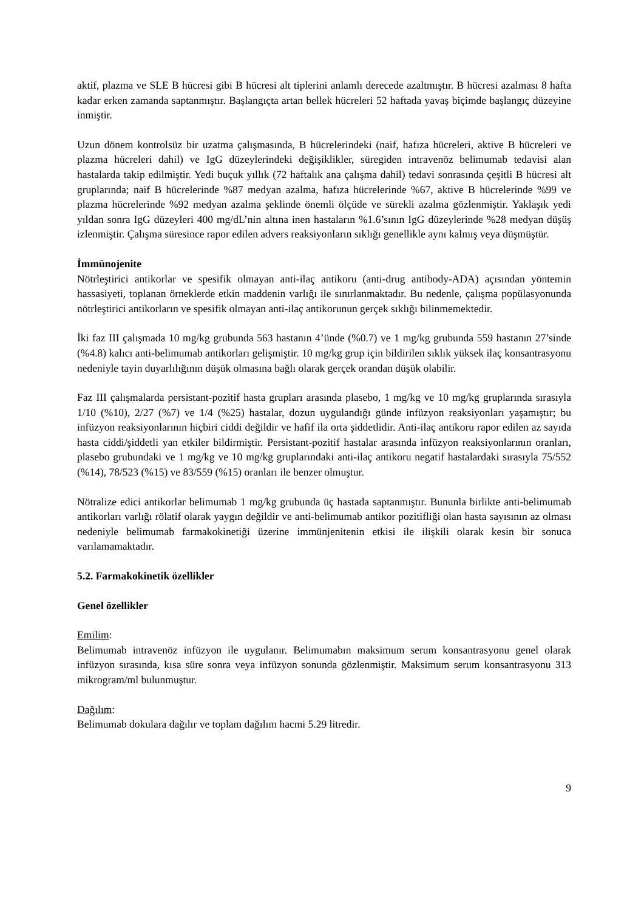aktif, plazma ve SLE B hücresi gibi B hücresi alt tiplerini anlamlı derecede azaltmıştır. B hücresi azalması 8 hafta kadar erken zamanda saptanmıştır. Başlangıçta artan bellek hücreleri 52 haftada yavaş biçimde başlangıç düzeyine inmiştir.
Uzun dönem kontrolsüz bir uzatma çalışmasında, B hücrelerindeki (naif, hafıza hücreleri, aktive B hücreleri ve plazma hücreleri dahil) ve IgG düzeylerindeki değişiklikler, süregiden intravenöz belimumab tedavisi alan hastalarda takip edilmiştir. Yedi buçuk yıllık (72 haftalık ana çalışma dahil) tedavi sonrasında çeşitli B hücresi alt gruplarında; naif B hücrelerinde %87 medyan azalma, hafıza hücrelerinde %67, aktive B hücrelerinde %99 ve plazma hücrelerinde %92 medyan azalma şeklinde önemli ölçüde ve sürekli azalma gözlenmiştir. Yaklaşık yedi yıldan sonra IgG düzeyleri 400 mg/dL’nin altına inen hastaların %1.6’sının IgG düzeylerinde %28 medyan düşüş izlenmiştir. Çalışma süresince rapor edilen advers reaksiyonların sıklığı genellikle aynı kalmış veya düşmüştür.
İmmünojenite
Nötrleştirici antikorlar ve spesifik olmayan anti-ilaç antikoru (anti-drug antibody-ADA) açısından yöntemin hassasiyeti, toplanan örneklerde etkin maddenin varlığı ile sınırlanmaktadır. Bu nedenle, çalışma popülasyonunda nötrleştirici antikorların ve spesifik olmayan anti-ilaç antikorunun gerçek sıklığı bilinmemektedir.
İki faz III çalışmada 10 mg/kg grubunda 563 hastanın 4’ünde (%0.7) ve 1 mg/kg grubunda 559 hastanın 27’sinde (%4.8) kalıcı anti-belimumab antikorları gelişmiştir. 10 mg/kg grup için bildirilen sıklık yüksek ilaç konsantrasyonu nedeniyle tayin duyarlılığının düşük olmasına bağlı olarak gerçek orandan düşük olabilir.
Faz III çalışmalarda persistant-pozitif hasta grupları arasında plasebo, 1 mg/kg ve 10 mg/kg gruplarında sırasıyla 1/10 (%10), 2/27 (%7) ve 1/4 (%25) hastalar, dozun uygulandığı günde infüzyon reaksiyonları yaşamıştır; bu infüzyon reaksiyonlarının hiçbiri ciddi değildir ve hafif ila orta şiddetlidir. Anti-ilaç antikoru rapor edilen az sayıda hasta ciddi/şiddetli yan etkiler bildirmiştir. Persistant-pozitif hastalar arasında infüzyon reaksiyonlarının oranları, plasebo grubundaki ve 1 mg/kg ve 10 mg/kg gruplarındaki anti-ilaç antikoru negatif hastalardaki sırasıyla 75/552 (%14), 78/523 (%15) ve 83/559 (%15) oranları ile benzer olmuştur.
Nötralize edici antikorlar belimumab 1 mg/kg grubunda üç hastada saptanmıştır. Bununla birlikte anti-belimumab antikorları varlığı rölatif olarak yaygın değildir ve anti-belimumab antikor pozitifliği olan hasta sayısının az olması nedeniyle belimumab farmakokinetiği üzerine immünjenitenin etkisi ile ilişkili olarak kesin bir sonuca varılamamaktadır.
5.2. Farmakokinetik özellikler
Genel özellikler
Emilim:
Belimumab intravenöz infüzyon ile uygulanır. Belimumabın maksimum serum konsantrasyonu genel olarak infüzyon sırasında, kısa süre sonra veya infüzyon sonunda gözlenmiştir. Maksimum serum konsantrasyonu 313 mikrogram/ml bulunmuştur.
Dağılım:
Belimumab dokulara dağılır ve toplam dağılım hacmi 5.29 litredir.
9